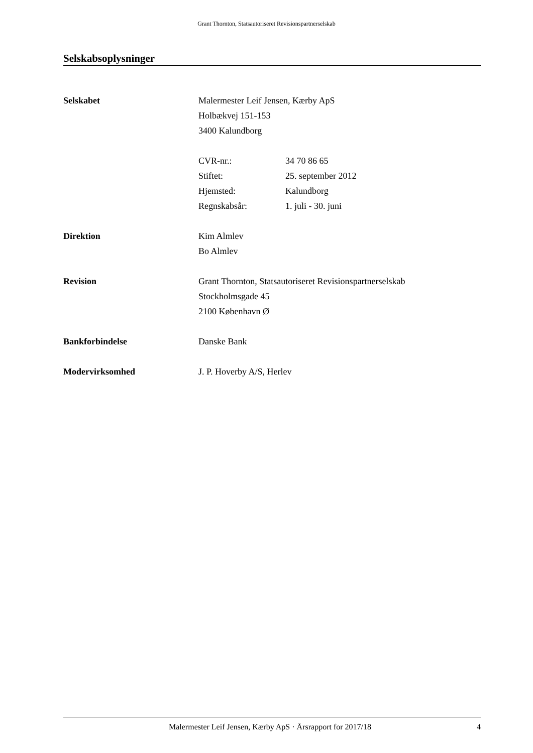Grant Thornton, Statsautoriseret Revisionspartnerselskab
Selskabsoplysninger
Selskabet Malermester Leif Jensen, Kærby ApS
Holbækvej 151-153
3400 Kalundborg
CVR-nr.: 34 70 86 65
Stiftet: 25. september 2012
Hjemsted: Kalundborg
Regnskabsår: 1. juli - 30. juni
Direktion Kim Almlev
Bo Almlev
Revision Grant Thornton, Statsautoriseret Revisionspartnerselskab
Stockholmsgade 45
2100 København Ø
Bankforbindelse Danske Bank
Modervirksomhed J. P. Hoverby A/S, Herlev
Malermester Leif Jensen, Kærby ApS · Årsrapport for 2017/18
4